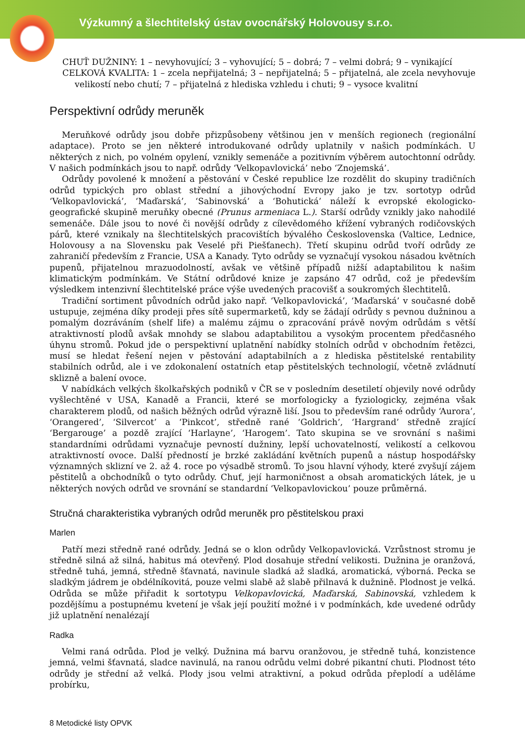Výzkumný a šlechtitelský ústav ovocnářský Holovousy s.r.o.
CHUŤ DUŽNINY: 1 – nevyhovující; 3 – vyhovující; 5 – dobrá; 7 – velmi dobrá; 9 – vynikající
CELKOVÁ KVALITA: 1 – zcela nepřijatelná; 3 – nepřijatelná; 5 – přijatelná, ale zcela nevyhovuje velikostí nebo chutí; 7 – přijatelná z hlediska vzhledu i chuti; 9 – vysoce kvalitní
Perspektivní odrůdy meruněk
Meruňkové odrůdy jsou dobře přizpůsobeny většinou jen v menších regionech (regionální adaptace). Proto se jen některé introdukované odrůdy uplatnily v našich podmínkách. U některých z nich, po volném opylení, vznikly semenáče a pozitivním výběrem autochtonní odrůdy. V našich podmínkách jsou to např. odrůdy ‘Velkopavlovická’ nebo ‘Znojemská’.
Odrůdy povolené k množení a pěstování v České republice lze rozdělit do skupiny tradičních odrůd typických pro oblast střední a jihovýchodní Evropy jako je tzv. sortotyp odrůd ‘Velkopavlovická’, ‘Maďarská’, ‘Sabinovská’ a ‘Bohutická’ náleží k evropské ekologicko-geografické skupině meruňky obecné (Prunus armeniaca L.). Starší odrůdy vznikly jako nahodilé semenáče. Dále jsou to nové či novější odrůdy z cílevědomého křížení vybraných rodičovských párů, které vznikaly na šlechtitelských pracovištích bývalého Československa (Valtice, Lednice, Holovousy a na Slovensku pak Veselé při Piešťanech). Třetí skupinu odrůd tvoří odrůdy ze zahraničí především z Francie, USA a Kanady. Tyto odrůdy se vyznačují vysokou násadou květních pupenů, přijatelnou mrazuodolností, avšak ve většině případů nižší adaptabilitou k našim klimatickým podmínkám. Ve Státní odrůdové knize je zapsáno 47 odrůd, což je především výsledkem intenzivní šlechtitelské práce výše uvedených pracovišť a soukromých šlechtitelů.
Tradiční sortiment původních odrůd jako např. ‘Velkopavlovická’, ‘Maďarská’ v současné době ustupuje, zejména díky prodeji přes sítě supermarketů, kdy se žádají odrůdy s pevnou dužninou a pomalým dozráváním (shelf life) a malému zájmu o zpracování právě novým odrůdám s větší atraktivností plodů avšak mnohdy se slabou adaptabilitou a vysokým procentem předčasného úhynu stromů. Pokud jde o perspektivní uplatnění nabídky stolních odrůd v obchodním řetězci, musí se hledat řešení nejen v pěstování adaptabilních a z hlediska pěstitelské rentability stabilních odrůd, ale i ve zdokonalení ostatních etap pěstitelských technologií, včetně zvládnutí sklizně a balení ovoce.
V nabídkách velkých školkařských podniků v ČR se v posledním desetiletí objevily nové odrůdy vyšlechtěné v USA, Kanadě a Francii, které se morfologicky a fyziologicky, zejména však charakterem plodů, od našich běžných odrůd výrazně liší. Jsou to především rané odrůdy ‘Aurora’, ‘Orangered’, ‘Silvercot’ a ‘Pinkcot’, středně rané ‘Goldrich’, ‘Hargrand’ středně zrající ‘Bergarouge’ a pozdě zrající ‘Harlayne’, ‘Harogem’. Tato skupina se ve srovnání s našimi standardními odrůdami vyznačuje pevností dužniny, lepší uchovatelností, velikostí a celkovou atraktivností ovoce. Další předností je brzké zakládání květních pupenů a nástup hospodářsky významných sklizní ve 2. až 4. roce po výsadbě stromů. To jsou hlavní výhody, které zvyšují zájem pěstitelů a obchodníků o tyto odrůdy. Chuť, její harmoničnost a obsah aromatických látek, je u některých nových odrůd ve srovnání se standardní ‘Velkopavlovickou’ pouze průměrná.
Stručná charakteristika vybraných odrůd meruněk pro pěstitelskou praxi
Marlen
Patří mezi středně rané odrůdy. Jedná se o klon odrůdy Velkopavlovická. Vzrůstnost stromu je středně silná až silná, habitus má otevřený. Plod dosahuje střední velikosti. Dužnina je oranžová, středně tuhá, jemná, středně šťavnatá, navinule sladká až sladká, aromatická, výborná. Pecka se sladkým jádrem je obdélníkovitá, pouze velmi slabě až slabě přilnavá k dužnině. Plodnost je velká. Odrůda se může přiřadit k sortotypu Velkopavlovická, Maďarská, Sabinovská, vzhledem k pozdějšímu a postupnému kvetení je však její použití možné i v podmínkách, kde uvedené odrůdy již uplatnění nenalézají
Radka
Velmi raná odrůda. Plod je velký. Dužnina má barvu oranžovou, je středně tuhá, konzistence jemná, velmi šťavnatá, sladce navinulá, na ranou odrůdu velmi dobré pikantní chuti. Plodnost této odrůdy je střední až velká. Plody jsou velmi atraktivní, a pokud odrůda přeplodí a uděláme probírku,
8 Metodické listy OPVK